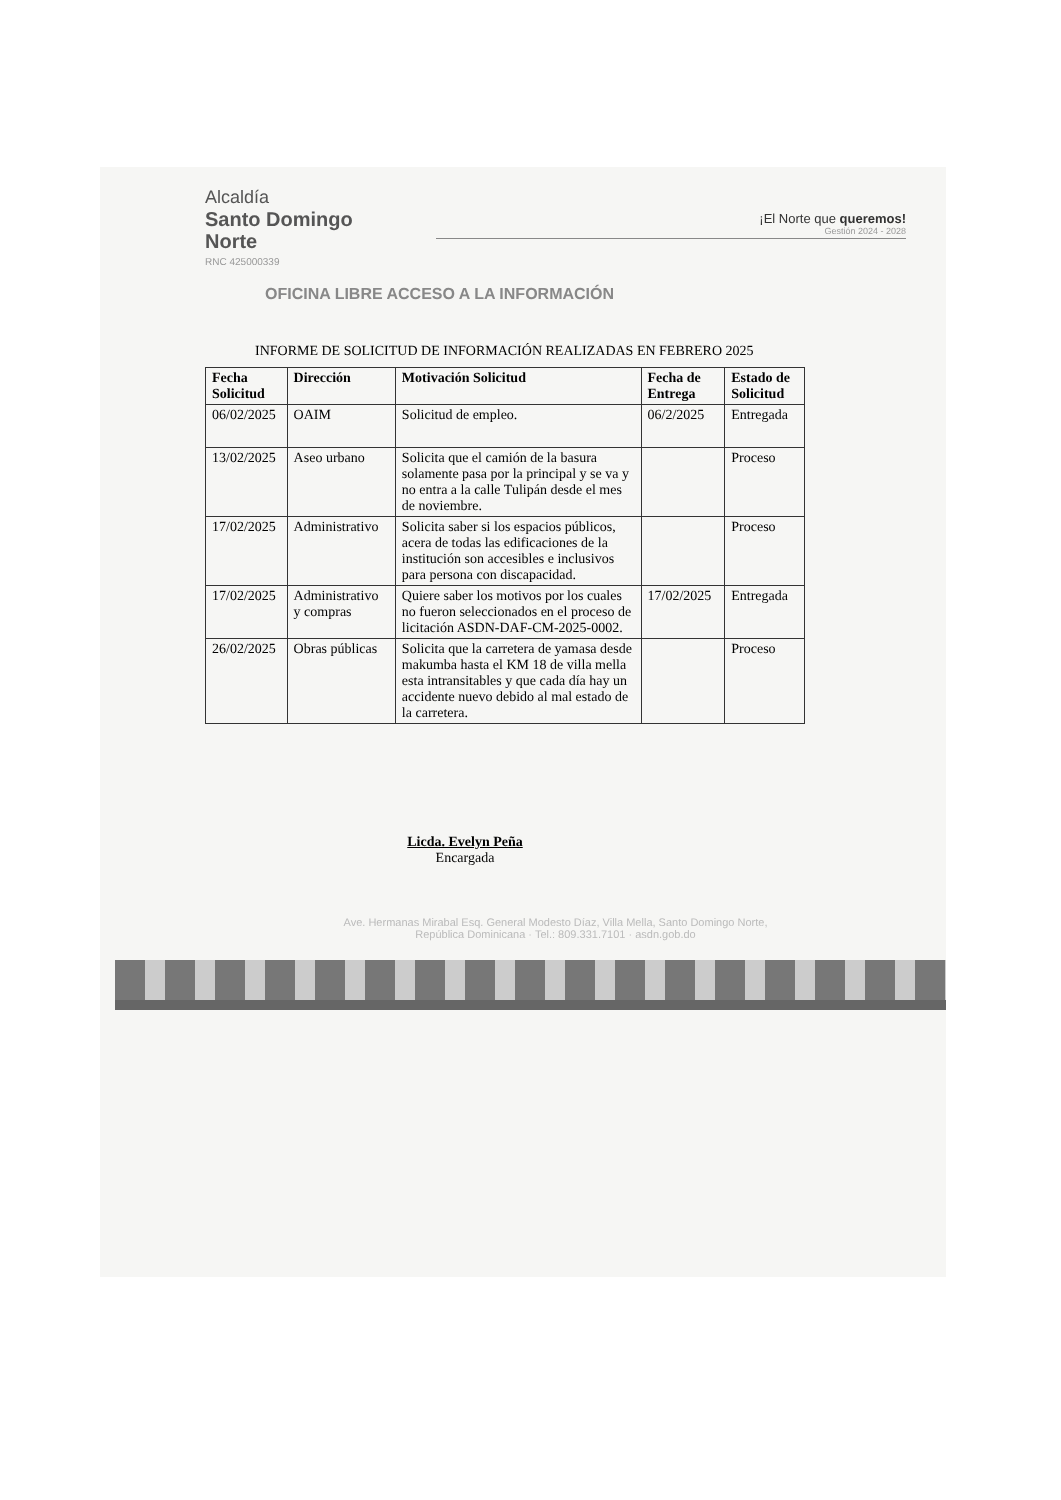Alcaldía
Santo Domingo
Norte
RNC 425000339
¡El Norte que queremos!
Gestión 2024 - 2028
OFICINA LIBRE ACCESO A LA INFORMACIÓN
INFORME DE SOLICITUD DE INFORMACIÓN REALIZADAS EN FEBRERO 2025
| Fecha Solicitud | Dirección | Motivación Solicitud | Fecha de Entrega | Estado de Solicitud |
| --- | --- | --- | --- | --- |
| 06/02/2025 | OAIM | Solicitud de empleo. | 06/2/2025 | Entregada |
| 13/02/2025 | Aseo urbano | Solicita que el camión de la basura solamente pasa por la principal y se va y no entra a la calle Tulipán desde el mes de noviembre. | | Proceso |
| 17/02/2025 | Administrativo | Solicita saber si los espacios públicos, acera de todas las edificaciones de la institución son accesibles e inclusivos para persona con discapacidad. | | Proceso |
| 17/02/2025 | Administrativo y compras | Quiere saber los motivos por los cuales no fueron seleccionados en el proceso de licitación ASDN-DAF-CM-2025-0002. | 17/02/2025 | Entregada |
| 26/02/2025 | Obras públicas | Solicita que la carretera de yamasa desde makumba hasta el KM 18 de villa mella esta intransitables y que cada día hay un accidente nuevo debido al mal estado de la carretera. | | Proceso |
Licda. Evelyn Peña
Encargada
Ave. Hermanas Mirabal Esq. General Modesto Díaz, Villa Mella, Santo Domingo Norte,
República Dominicana · Tel.: 809.331.7101 · asdn.gob.do